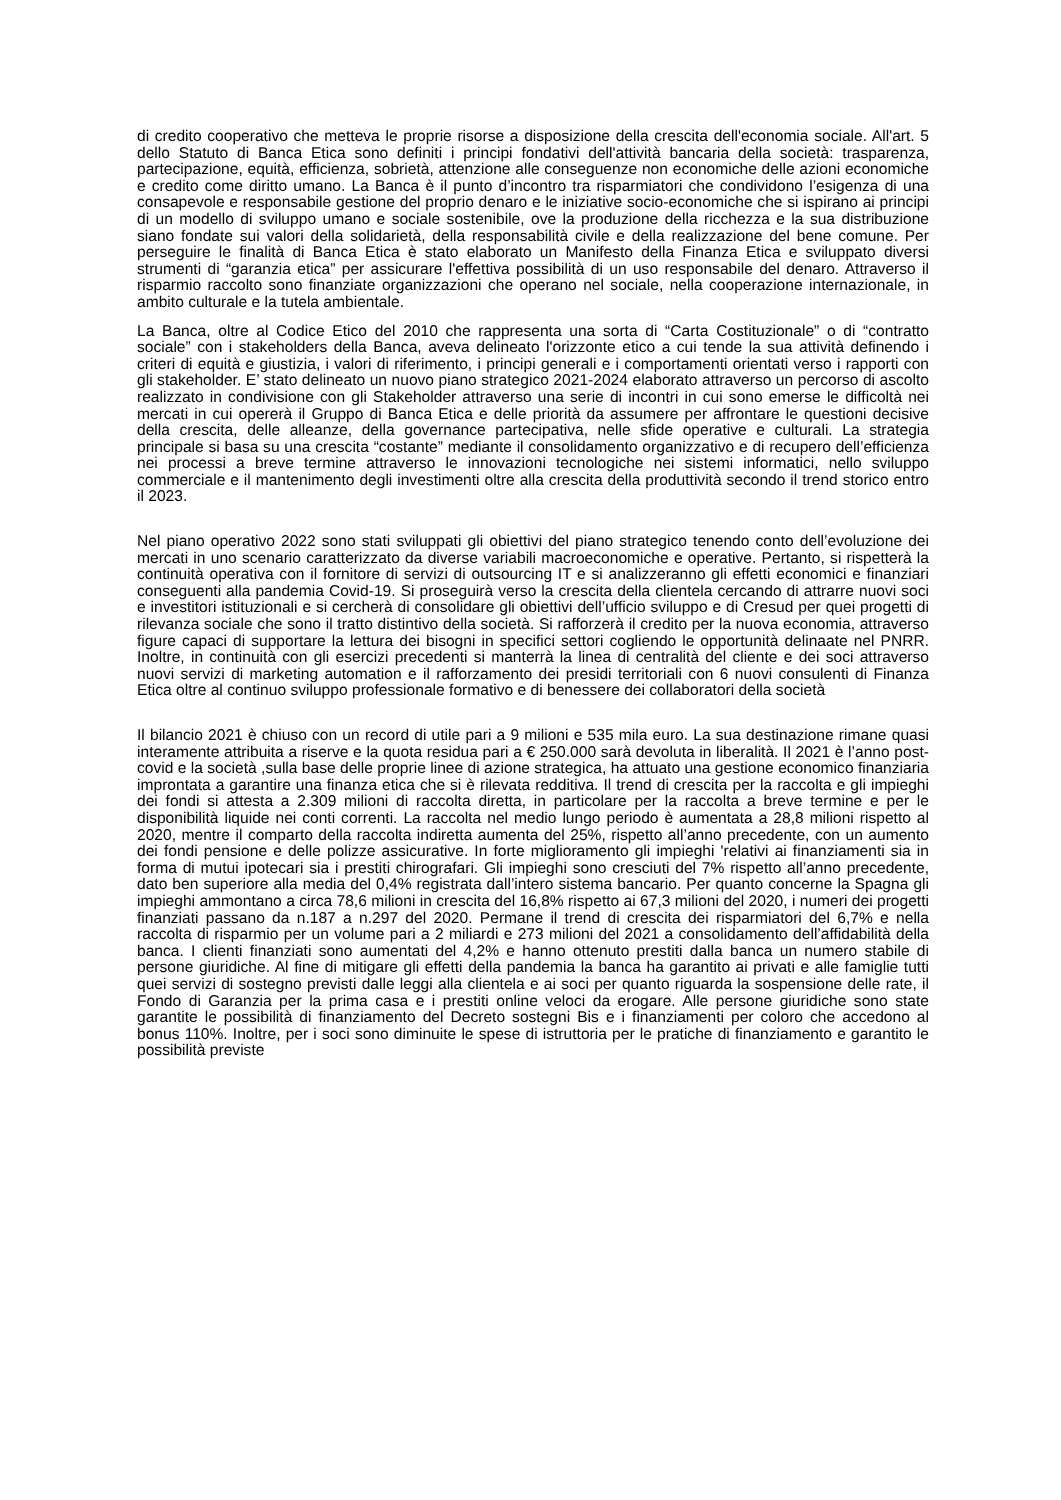di credito cooperativo che metteva le proprie risorse a disposizione della crescita dell'economia sociale. All'art. 5 dello Statuto di Banca Etica sono definiti i principi fondativi dell'attività bancaria della società: trasparenza, partecipazione, equità, efficienza, sobrietà, attenzione alle conseguenze non economiche delle azioni economiche e credito come diritto umano. La Banca è il punto d’incontro tra risparmiatori che condividono l’esigenza di una consapevole e responsabile gestione del proprio denaro e le iniziative socio-economiche che si ispirano ai principi di un modello di sviluppo umano e sociale sostenibile, ove la produzione della ricchezza e la sua distribuzione siano fondate sui valori della solidarietà, della responsabilità civile e della realizzazione del bene comune. Per perseguire le finalità di Banca Etica è stato elaborato un Manifesto della Finanza Etica e sviluppato diversi strumenti di “garanzia etica” per assicurare l'effettiva possibilità di un uso responsabile del denaro. Attraverso il risparmio raccolto sono finanziate organizzazioni che operano nel sociale, nella cooperazione internazionale, in ambito culturale e la tutela ambientale.
La Banca, oltre al Codice Etico del 2010 che rappresenta una sorta di “Carta Costituzionale” o di “contratto sociale” con i stakeholders della Banca, aveva delineato l'orizzonte etico a cui tende la sua attività definendo i criteri di equità e giustizia, i valori di riferimento, i principi generali e i comportamenti orientati verso i rapporti con gli stakeholder. E’ stato delineato un nuovo piano strategico 2021-2024 elaborato attraverso un percorso di ascolto realizzato in condivisione con gli Stakeholder attraverso una serie di incontri in cui sono emerse le difficoltà nei mercati in cui opererà il Gruppo di Banca Etica e delle priorità da assumere per affrontare le questioni decisive della crescita, delle alleanze, della governance partecipativa, nelle sfide operative e culturali. La strategia principale si basa su una crescita “costante” mediante il consolidamento organizzativo e di recupero dell’efficienza nei processi a breve termine attraverso le innovazioni tecnologiche nei sistemi informatici, nello sviluppo commerciale e il mantenimento degli investimenti oltre alla crescita della produttività secondo il trend storico entro il 2023.
Nel piano operativo 2022 sono stati sviluppati gli obiettivi del piano strategico tenendo conto dell’evoluzione dei mercati in uno scenario caratterizzato da diverse variabili macroeconomiche e operative. Pertanto, si rispetterà la continuità operativa con il fornitore di servizi di outsourcing IT e si analizzeranno gli effetti economici e finanziari conseguenti alla pandemia Covid-19. Si proseguirà verso la crescita della clientela cercando di attrarre nuovi soci e investitori istituzionali e si cercherà di consolidare gli obiettivi dell’ufficio sviluppo e di Cresud per quei progetti di rilevanza sociale che sono il tratto distintivo della società. Si rafforzerà il credito per la nuova economia, attraverso figure capaci di supportare la lettura dei bisogni in specifici settori cogliendo le opportunità delinaate nel PNRR. Inoltre, in continuità con gli esercizi precedenti si manterrà la linea di centralità del cliente e dei soci attraverso nuovi servizi di marketing automation e il rafforzamento dei presidi territoriali con 6 nuovi consulenti di Finanza Etica oltre al continuo sviluppo professionale formativo e di benessere dei collaboratori della società
Il bilancio 2021 è chiuso con un record di utile pari a 9 milioni e 535 mila euro. La sua destinazione rimane quasi interamente attribuita a riserve e la quota residua pari a € 250.000 sarà devoluta in liberalità. Il 2021 è l’anno post-covid e la società ,sulla base delle proprie linee di azione strategica, ha attuato una gestione economico finanziaria improntata a garantire una finanza etica che si è rilevata redditiva. Il trend di crescita per la raccolta e gli impieghi dei fondi si attesta a 2.309 milioni di raccolta diretta, in particolare per la raccolta a breve termine e per le disponibilità liquide nei conti correnti. La raccolta nel medio lungo periodo è aumentata a 28,8 milioni rispetto al 2020, mentre il comparto della raccolta indiretta aumenta del 25%, rispetto all’anno precedente, con un aumento dei fondi pensione e delle polizze assicurative. In forte miglioramento gli impieghi 'relativi ai finanziamenti sia in forma di mutui ipotecari sia i prestiti chirografari. Gli impieghi sono cresciuti del 7% rispetto all’anno precedente, dato ben superiore alla media del 0,4% registrata dall’intero sistema bancario. Per quanto concerne la Spagna gli impieghi ammontano a circa 78,6 milioni in crescita del 16,8% rispetto ai 67,3 milioni del 2020, i numeri dei progetti finanziati passano da n.187 a n.297 del 2020. Permane il trend di crescita dei risparmiatori del 6,7% e nella raccolta di risparmio per un volume pari a 2 miliardi e 273 milioni del 2021 a consolidamento dell’affidabilità della banca. I clienti finanziati sono aumentati del 4,2% e hanno ottenuto prestiti dalla banca un numero stabile di persone giuridiche. Al fine di mitigare gli effetti della pandemia la banca ha garantito ai privati e alle famiglie tutti quei servizi di sostegno previsti dalle leggi alla clientela e ai soci per quanto riguarda la sospensione delle rate, il Fondo di Garanzia per la prima casa e i prestiti online veloci da erogare. Alle persone giuridiche sono state garantite le possibilità di finanziamento del Decreto sostegni Bis e i finanziamenti per coloro che accedono al bonus 110%. Inoltre, per i soci sono diminuite le spese di istruttoria per le pratiche di finanziamento e garantito le possibilità previste